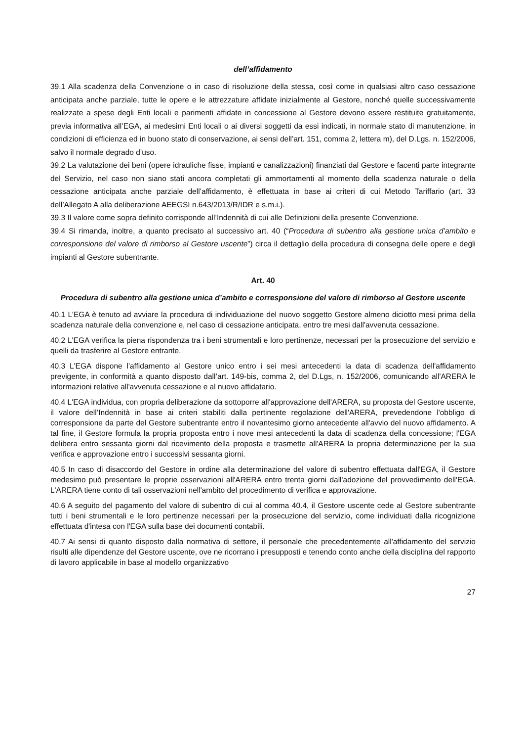dell’affidamento
39.1 Alla scadenza della Convenzione o in caso di risoluzione della stessa, così come in qualsiasi altro caso cessazione anticipata anche parziale, tutte le opere e le attrezzature affidate inizialmente al Gestore, nonché quelle successivamente realizzate a spese degli Enti locali e parimenti affidate in concessione al Gestore devono essere restituite gratuitamente, previa informativa all’EGA, ai medesimi Enti locali o ai diversi soggetti da essi indicati, in normale stato di manutenzione, in condizioni di efficienza ed in buono stato di conservazione, ai sensi dell’art. 151, comma 2, lettera m), del D.Lgs. n. 152/2006, salvo il normale degrado d’uso.
39.2 La valutazione dei beni (opere idrauliche fisse, impianti e canalizzazioni) finanziati dal Gestore e facenti parte integrante del Servizio, nel caso non siano stati ancora completati gli ammortamenti al momento della scadenza naturale o della cessazione anticipata anche parziale dell’affidamento, è effettuata in base ai criteri di cui Metodo Tariffario (art. 33 dell’Allegato A alla deliberazione AEEGSI n.643/2013/R/IDR e s.m.i.).
39.3 Il valore come sopra definito corrisponde all’Indennità di cui alle Definizioni della presente Convenzione.
39.4 Si rimanda, inoltre, a quanto precisato al successivo art. 40 (“Procedura di subentro alla gestione unica d’ambito e corresponsione del valore di rimborso al Gestore uscente”) circa il dettaglio della procedura di consegna delle opere e degli impianti al Gestore subentrante.
Art. 40
Procedura di subentro alla gestione unica d’ambito e corresponsione del valore di rimborso al Gestore uscente
40.1 L'EGA è tenuto ad avviare la procedura di individuazione del nuovo soggetto Gestore almeno diciotto mesi prima della scadenza naturale della convenzione e, nel caso di cessazione anticipata, entro tre mesi dall'avvenuta cessazione.
40.2 L'EGA verifica la piena rispondenza tra i beni strumentali e loro pertinenze, necessari per la prosecuzione del servizio e quelli da trasferire al Gestore entrante.
40.3 L'EGA dispone l'affidamento al Gestore unico entro i sei mesi antecedenti la data di scadenza dell'affidamento previgente, in conformità a quanto disposto dall’art. 149-bis, comma 2, del D.Lgs, n. 152/2006, comunicando all'ARERA le informazioni relative all'avvenuta cessazione e al nuovo affidatario.
40.4 L'EGA individua, con propria deliberazione da sottoporre all'approvazione dell'ARERA, su proposta del Gestore uscente, il valore dell’Indennità in base ai criteri stabiliti dalla pertinente regolazione dell'ARERA, prevedendone l'obbligo di corresponsione da parte del Gestore subentrante entro il novantesimo giorno antecedente all'avvio del nuovo affidamento. A tal fine, il Gestore formula la propria proposta entro i nove mesi antecedenti la data di scadenza della concessione; l'EGA delibera entro sessanta giorni dal ricevimento della proposta e trasmette all'ARERA la propria determinazione per la sua verifica e approvazione entro i successivi sessanta giorni.
40.5 In caso di disaccordo del Gestore in ordine alla determinazione del valore di subentro effettuata dall'EGA, il Gestore medesimo può presentare le proprie osservazioni all'ARERA entro trenta giorni dall'adozione del provvedimento dell'EGA. L'ARERA tiene conto di tali osservazioni nell'ambito del procedimento di verifica e approvazione.
40.6 A seguito del pagamento del valore di subentro di cui al comma 40.4, il Gestore uscente cede al Gestore subentrante tutti i beni strumentali e le loro pertinenze necessari per la prosecuzione del servizio, come individuati dalla ricognizione effettuata d'intesa con l'EGA sulla base dei documenti contabili.
40.7 Ai sensi di quanto disposto dalla normativa di settore, il personale che precedentemente all'affidamento del servizio risulti alle dipendenze del Gestore uscente, ove ne ricorrano i presupposti e tenendo conto anche della disciplina del rapporto di lavoro applicabile in base al modello organizzativo
27